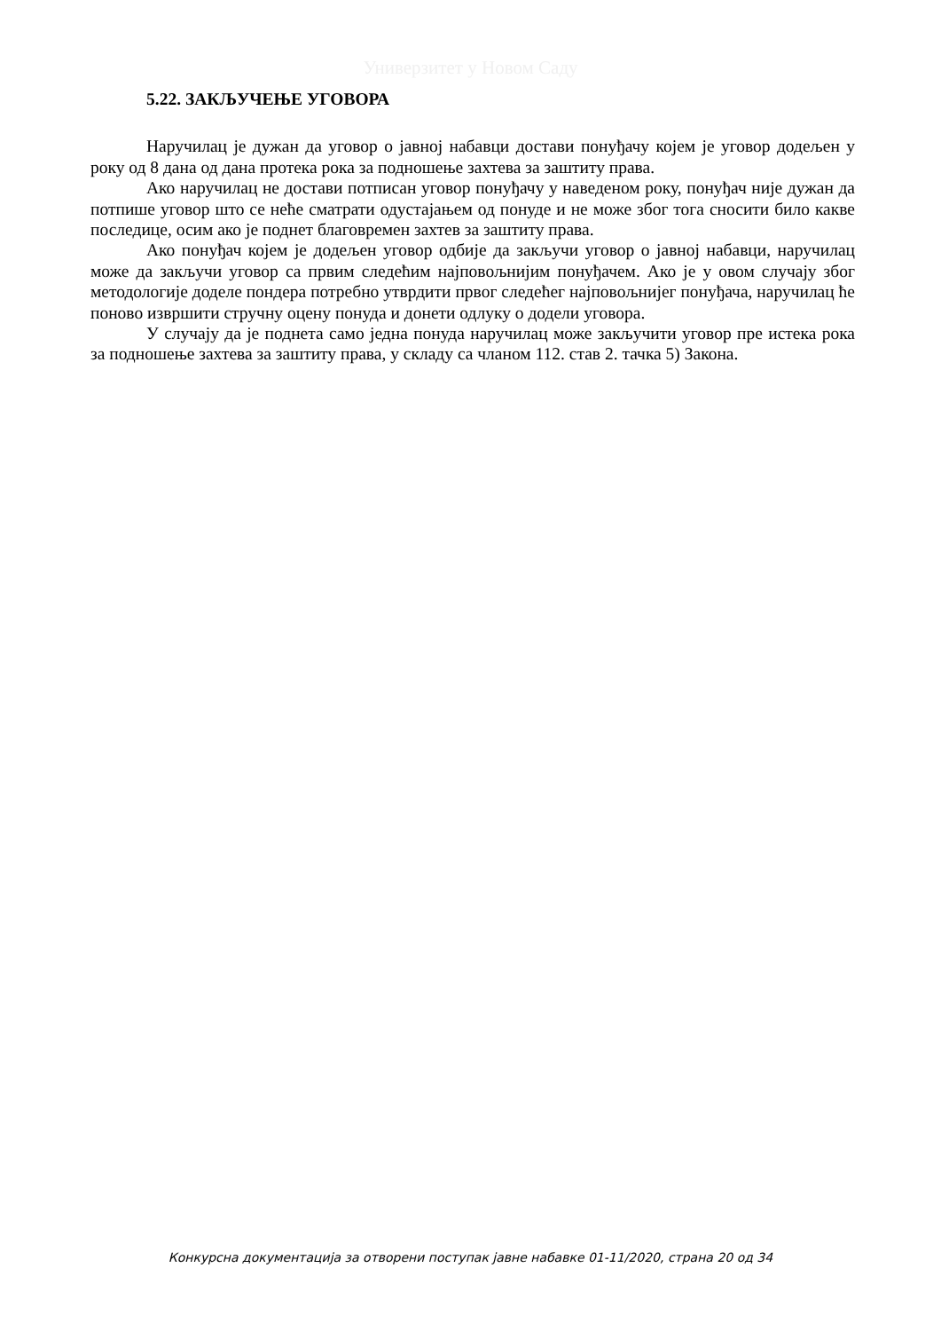Универзитет у Новом Саду
5.22. ЗАКЉУЧЕЊЕ УГОВОРА
Наручилац је дужан да уговор о јавној набавци достави понуђачу којем је уговор додељен у року од 8 дана од дана протека рока за подношење захтева за заштиту права.
Ако наручилац не достави потписан уговор понуђачу у наведеном року, понуђач није дужан да потпише уговор што се неће сматрати одустајањем од понуде и не може због тога сносити било какве последице, осим ако је поднет благовремен захтев за заштиту права.
Ако понуђач којем је додељен уговор одбије да закључи уговор о јавној набавци, наручилац може да закључи уговор са првим следећим најповољнијим понуђачем. Ако је у овом случају због методологије доделе пондера потребно утврдити првог следећег најповољнијег понуђача, наручилац ће поново извршити стручну оцену понуда и донети одлуку о додели уговора.
У случају да је поднета само једна понуда наручилац може закључити уговор пре истека рока за подношење захтева за заштиту права, у складу са чланом 112. став 2. тачка 5) Закона.
Конкурсна документација за отворени поступак јавне набавке 01-11/2020, страна 20 од 34